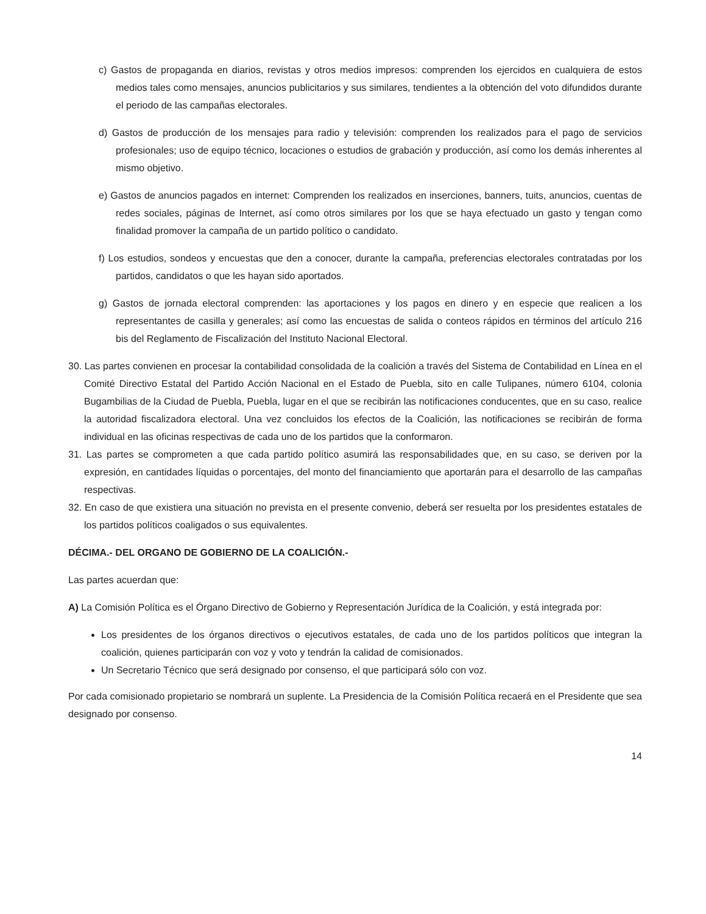c) Gastos de propaganda en diarios, revistas y otros medios impresos: comprenden los ejercidos en cualquiera de estos medios tales como mensajes, anuncios publicitarios y sus similares, tendientes a la obtención del voto difundidos durante el periodo de las campañas electorales.
d) Gastos de producción de los mensajes para radio y televisión: comprenden los realizados para el pago de servicios profesionales; uso de equipo técnico, locaciones o estudios de grabación y producción, así como los demás inherentes al mismo objetivo.
e) Gastos de anuncios pagados en internet: Comprenden los realizados en inserciones, banners, tuits, anuncios, cuentas de redes sociales, páginas de Internet, así como otros similares por los que se haya efectuado un gasto y tengan como finalidad promover la campaña de un partido político o candidato.
f) Los estudios, sondeos y encuestas que den a conocer, durante la campaña, preferencias electorales contratadas por los partidos, candidatos o que les hayan sido aportados.
g) Gastos de jornada electoral comprenden: las aportaciones y los pagos en dinero y en especie que realicen a los representantes de casilla y generales; así como las encuestas de salida o conteos rápidos en términos del artículo 216 bis del Reglamento de Fiscalización del Instituto Nacional Electoral.
30. Las partes convienen en procesar la contabilidad consolidada de la coalición a través del Sistema de Contabilidad en Línea en el Comité Directivo Estatal del Partido Acción Nacional en el Estado de Puebla, sito en calle Tulipanes, número 6104, colonia Bugambilias de la Ciudad de Puebla, Puebla, lugar en el que se recibirán las notificaciones conducentes, que en su caso, realice la autoridad fiscalizadora electoral. Una vez concluidos los efectos de la Coalición, las notificaciones se recibirán de forma individual en las oficinas respectivas de cada uno de los partidos que la conformaron.
31. Las partes se comprometen a que cada partido político asumirá las responsabilidades que, en su caso, se deriven por la expresión, en cantidades líquidas o porcentajes, del monto del financiamiento que aportarán para el desarrollo de las campañas respectivas.
32. En caso de que existiera una situación no prevista en el presente convenio, deberá ser resuelta por los presidentes estatales de los partidos políticos coaligados o sus equivalentes.
DÉCIMA.- DEL ORGANO DE GOBIERNO DE LA COALICIÓN.-
Las partes acuerdan que:
A) La Comisión Política es el Órgano Directivo de Gobierno y Representación Jurídica de la Coalición, y está integrada por:
Los presidentes de los órganos directivos o ejecutivos estatales, de cada uno de los partidos políticos que integran la coalición, quienes participarán con voz y voto y tendrán la calidad de comisionados.
Un Secretario Técnico que será designado por consenso, el que participará sólo con voz.
Por cada comisionado propietario se nombrará un suplente. La Presidencia de la Comisión Política recaerá en el Presidente que sea designado por consenso.
14